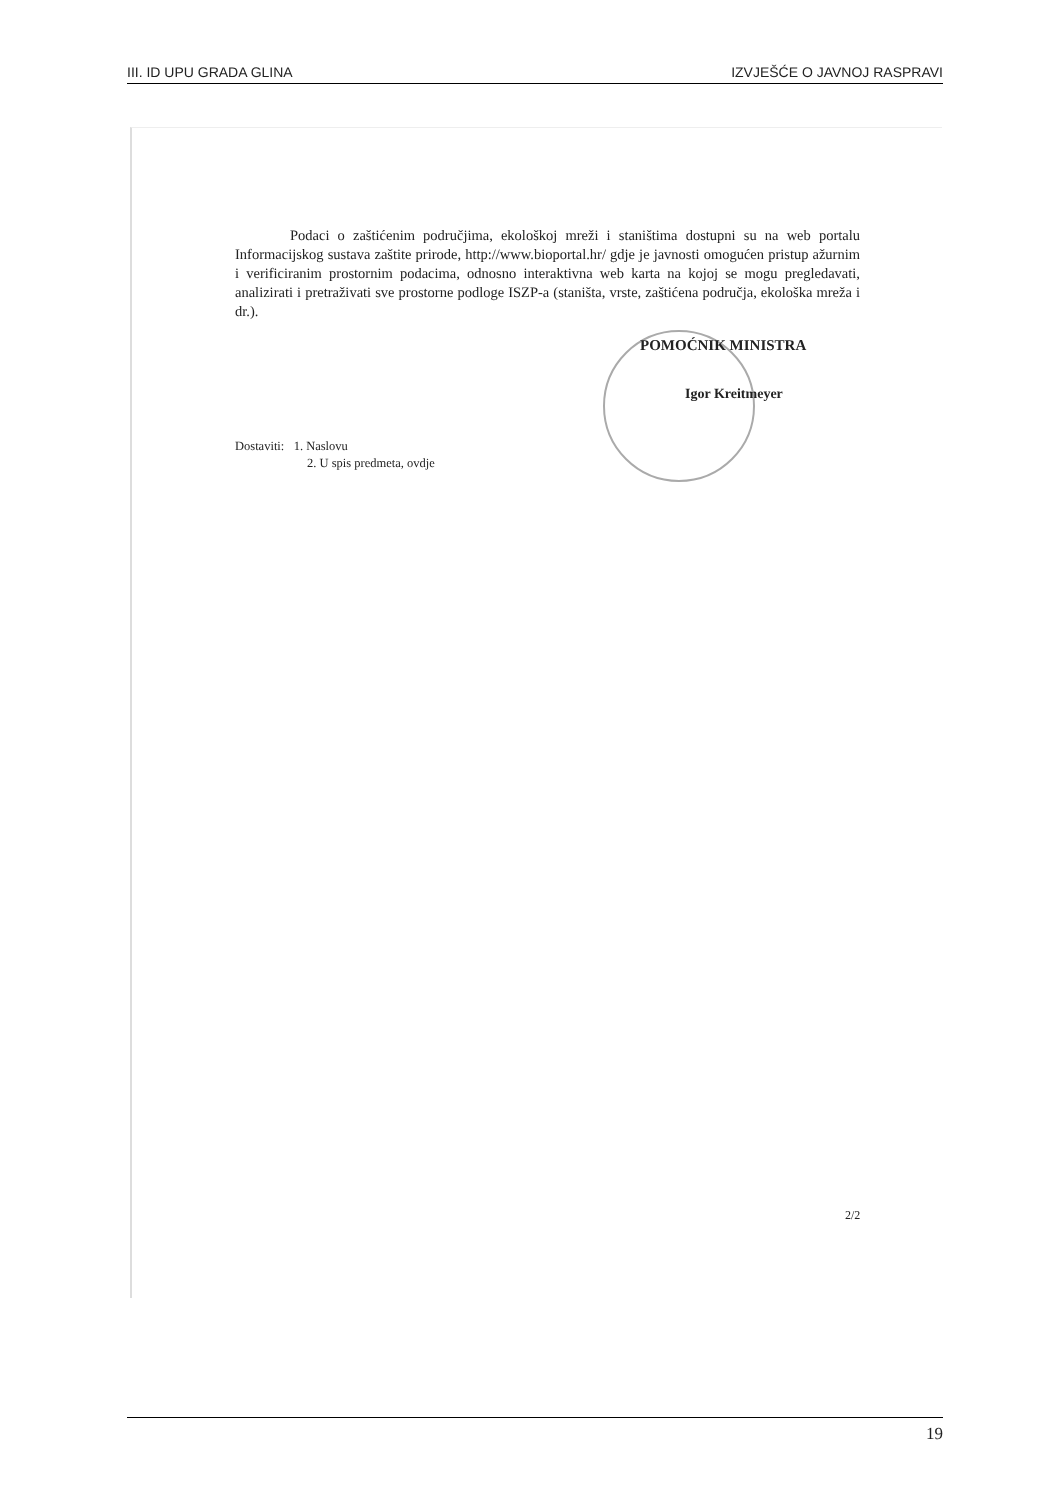III. ID UPU GRADA GLINA IZVJEŠĆE O JAVNOJ RASPRAVI
Podaci o zaštićenim područjima, ekološkoj mreži i staništima dostupni su na web portalu Informacijskog sustava zaštite prirode, http://www.bioportal.hr/ gdje je javnosti omogućen pristup ažurnim i verificiranim prostornim podacima, odnosno interaktivna web karta na kojoj se mogu pregledavati, analizirati i pretraživati sve prostorne podloge ISZP-a (staništa, vrste, zaštićena područja, ekološka mreža i dr.).
POMOĆNIK MINISTRA
Igor Kreitmeyer
Dostaviti: 1. Naslovu
2. U spis predmeta, ovdje
2/2
19